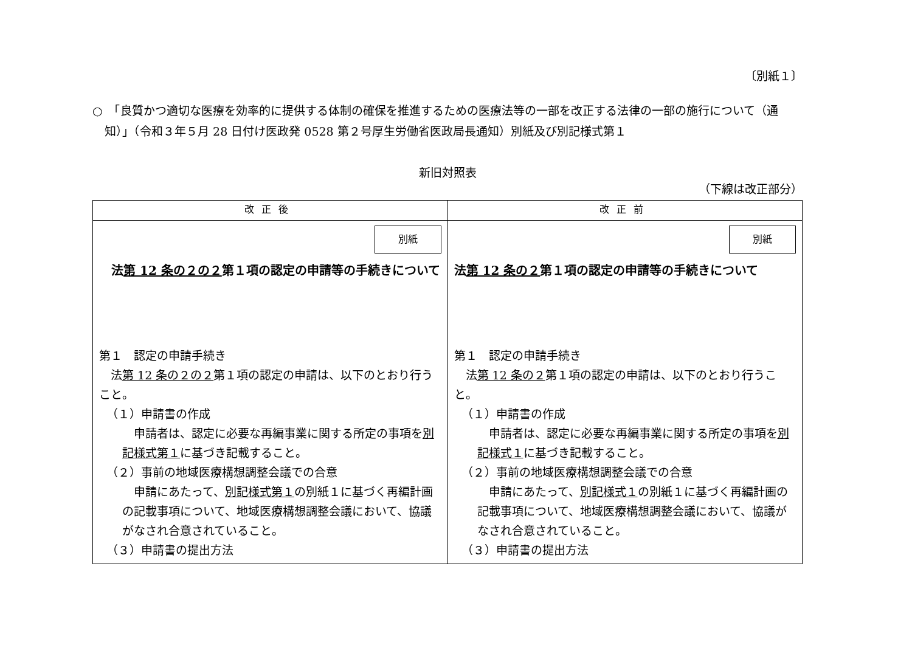〔別紙１〕
○　「良質かつ適切な医療を効率的に提供する体制の確保を推進するための医療法等の一部を改正する法律の一部の施行について（通知）」（令和３年５月 28 日付け医政発 0528 第２号厚生労働省医政局長通知）別紙及び別記様式第１
新旧対照表
（下線は改正部分）
| 改正後 | 改正前 |
| --- | --- |
| 別紙 法 第 12 条の２の２ 第１項の認定の申請等の手続きについて 第１ 認定の申請手続き 法 第 12 条の２の２ 第１項の認定の申請は、以下のとおり行うこと。 （１）申請書の作成 申請者は、認定に必要な再編事業に関する所定の事項を 別記様式第１ に基づき記載すること。 （２）事前の地域医療構想調整会議での合意 申請にあたって、 別記様式第１ の別紙１に基づく再編計画の記載事項について、地域医療構想調整会議において、協議がなされ合意されていること。 （３）申請書の提出方法 | 別紙 法 第 12 条の２ 第１項の認定の申請等の手続きについて 第１ 認定の申請手続き 法 第 12 条の２ 第１項の認定の申請は、以下のとおり行うこと。 （１）申請書の作成 申請者は、認定に必要な再編事業に関する所定の事項を 別記様式１ に基づき記載すること。 （２）事前の地域医療構想調整会議での合意 申請にあたって、 別記様式１ の別紙１に基づく再編計画の記載事項について、地域医療構想調整会議において、協議がなされ合意されていること。 （３）申請書の提出方法 |